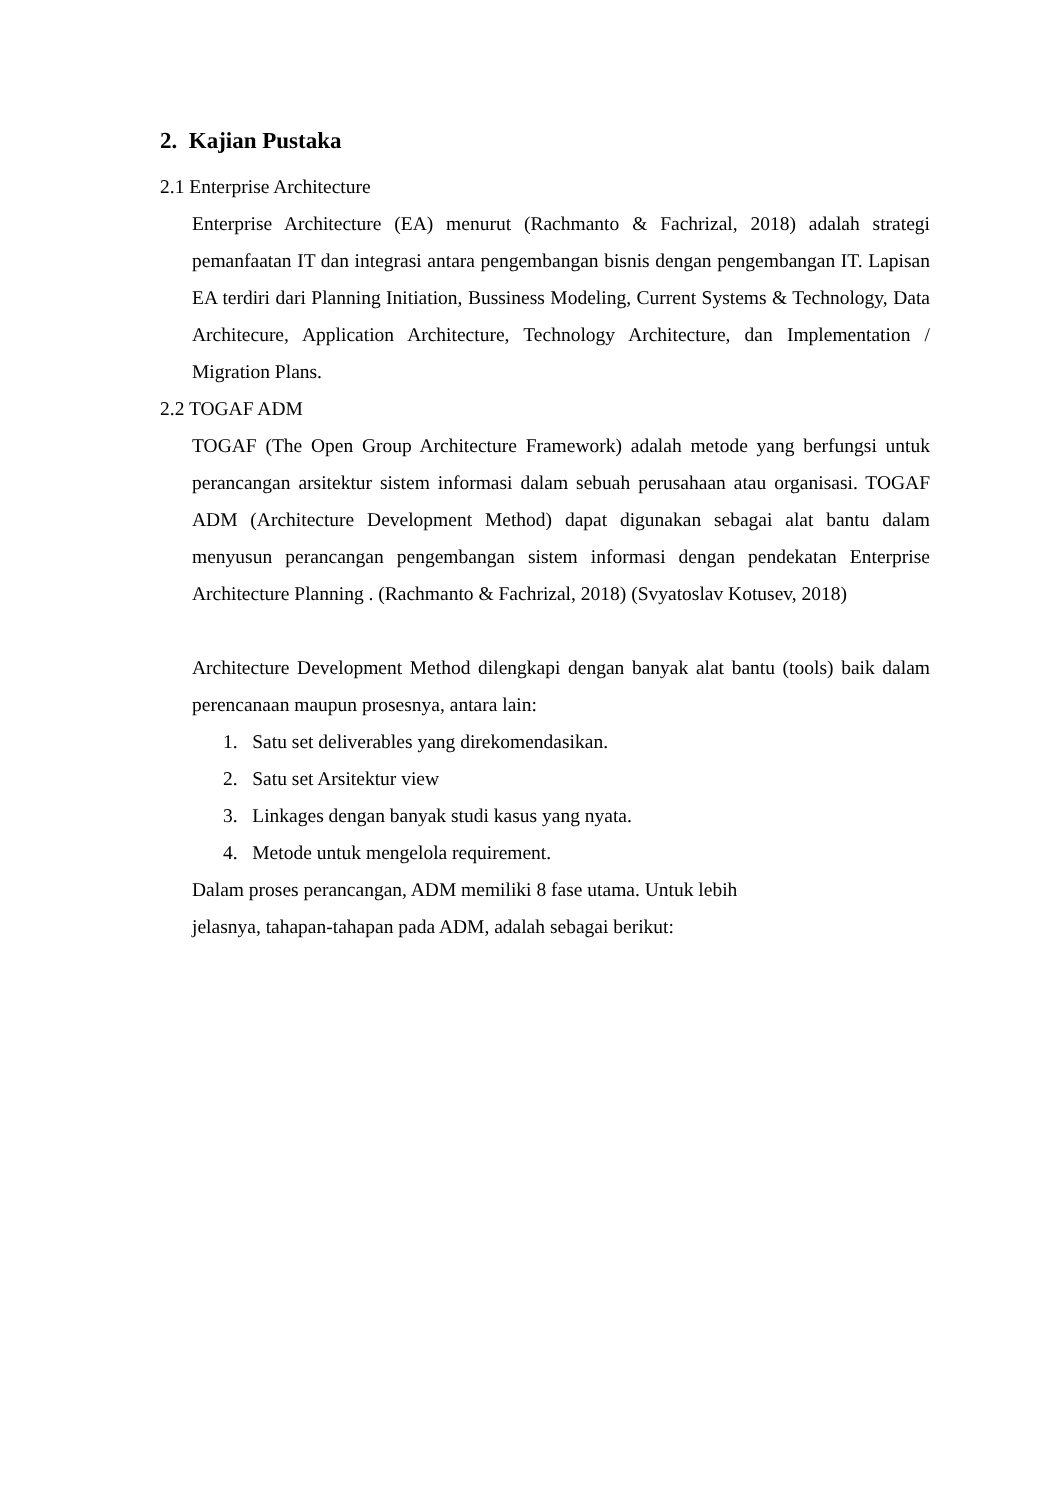2. Kajian Pustaka
2.1 Enterprise Architecture
Enterprise Architecture (EA) menurut (Rachmanto & Fachrizal, 2018) adalah strategi pemanfaatan IT dan integrasi antara pengembangan bisnis dengan pengembangan IT. Lapisan EA terdiri dari Planning Initiation, Bussiness Modeling, Current Systems & Technology, Data Architecure, Application Architecture, Technology Architecture, dan Implementation / Migration Plans.
2.2 TOGAF ADM
TOGAF (The Open Group Architecture Framework) adalah metode yang berfungsi untuk perancangan arsitektur sistem informasi dalam sebuah perusahaan atau organisasi. TOGAF ADM (Architecture Development Method) dapat digunakan sebagai alat bantu dalam menyusun perancangan pengembangan sistem informasi dengan pendekatan Enterprise Architecture Planning . (Rachmanto & Fachrizal, 2018) (Svyatoslav Kotusev, 2018)
Architecture Development Method dilengkapi dengan banyak alat bantu (tools) baik dalam perencanaan maupun prosesnya, antara lain:
1. Satu set deliverables yang direkomendasikan.
2. Satu set Arsitektur view
3. Linkages dengan banyak studi kasus yang nyata.
4. Metode untuk mengelola requirement.
Dalam proses perancangan, ADM memiliki 8 fase utama. Untuk lebih
jelasnya, tahapan-tahapan pada ADM, adalah sebagai berikut: